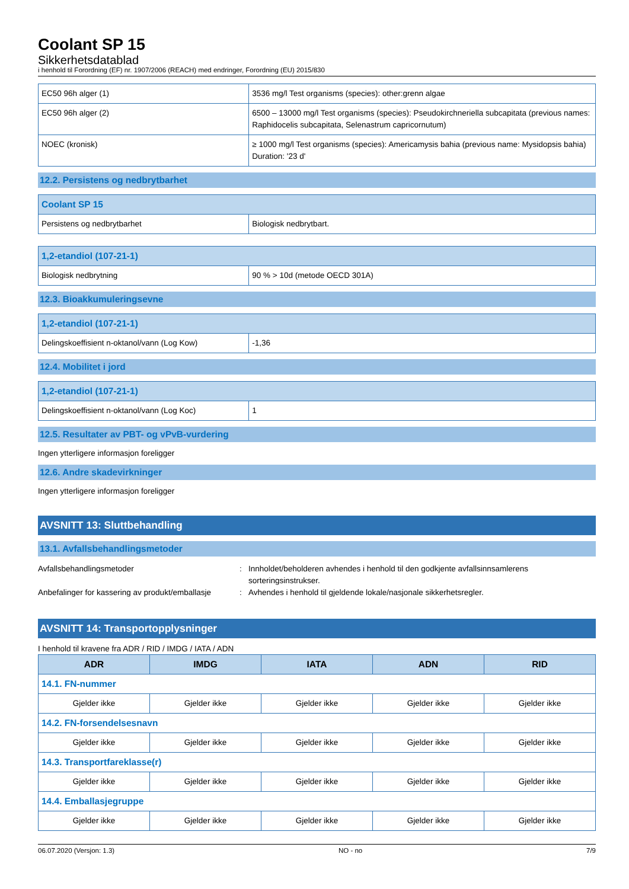Coolant SP 15
Sikkerhetsdatablad
i henhold til Forordning (EF) nr. 1907/2006 (REACH) med endringer, Forordning (EU) 2015/830
| EC50 96h alger (1) | 3536 mg/l Test organisms (species): other:grenn algae |
| EC50 96h alger (2) | 6500 – 13000 mg/l Test organisms (species): Pseudokirchneriella subcapitata (previous names: Raphidocelis subcapitata, Selenastrum capricornutum) |
| NOEC (kronisk) | ≥ 1000 mg/l Test organisms (species): Americamysis bahia (previous name: Mysidopsis bahia) Duration: '23 d' |
12.2. Persistens og nedbrytbarhet
| Coolant SP 15 | |
| Persistens og nedbrytbarhet | Biologisk nedbrytbart. |
| 1,2-etandiol (107-21-1) | |
| Biologisk nedbrytning | 90 % > 10d (metode OECD 301A) |
12.3. Bioakkumuleringsevne
| 1,2-etandiol (107-21-1) | |
| Delingskoeffisient n-oktanol/vann (Log Kow) | -1,36 |
12.4. Mobilitet i jord
| 1,2-etandiol (107-21-1) | |
| Delingskoeffisient n-oktanol/vann (Log Koc) | 1 |
12.5. Resultater av PBT- og vPvB-vurdering
Ingen ytterligere informasjon foreligger
12.6. Andre skadevirkninger
Ingen ytterligere informasjon foreligger
AVSNITT 13: Sluttbehandling
13.1. Avfallsbehandlingsmetoder
Avfallsbehandlingsmetoder : Innholdet/beholderen avhendes i henhold til den godkjente avfallsinnsamlerens sorteringsinstrukser.
Anbefalinger for kassering av produkt/emballasje
: Avhendes i henhold til gjeldende lokale/nasjonale sikkerhetsregler.
AVSNITT 14: Transportopplysninger
I henhold til kravene fra ADR / RID / IMDG / IATA / ADN
| ADR | IMDG | IATA | ADN | RID |
| --- | --- | --- | --- | --- |
| 14.1. FN-nummer | | | | |
| Gjelder ikke | Gjelder ikke | Gjelder ikke | Gjelder ikke | Gjelder ikke |
| 14.2. FN-forsendelsesnavn | | | | |
| Gjelder ikke | Gjelder ikke | Gjelder ikke | Gjelder ikke | Gjelder ikke |
| 14.3. Transportfareklasse(r) | | | | |
| Gjelder ikke | Gjelder ikke | Gjelder ikke | Gjelder ikke | Gjelder ikke |
| 14.4. Emballasjegruppe | | | | |
| Gjelder ikke | Gjelder ikke | Gjelder ikke | Gjelder ikke | Gjelder ikke |
06.07.2020 (Versjon: 1.3) NO - no 7/9